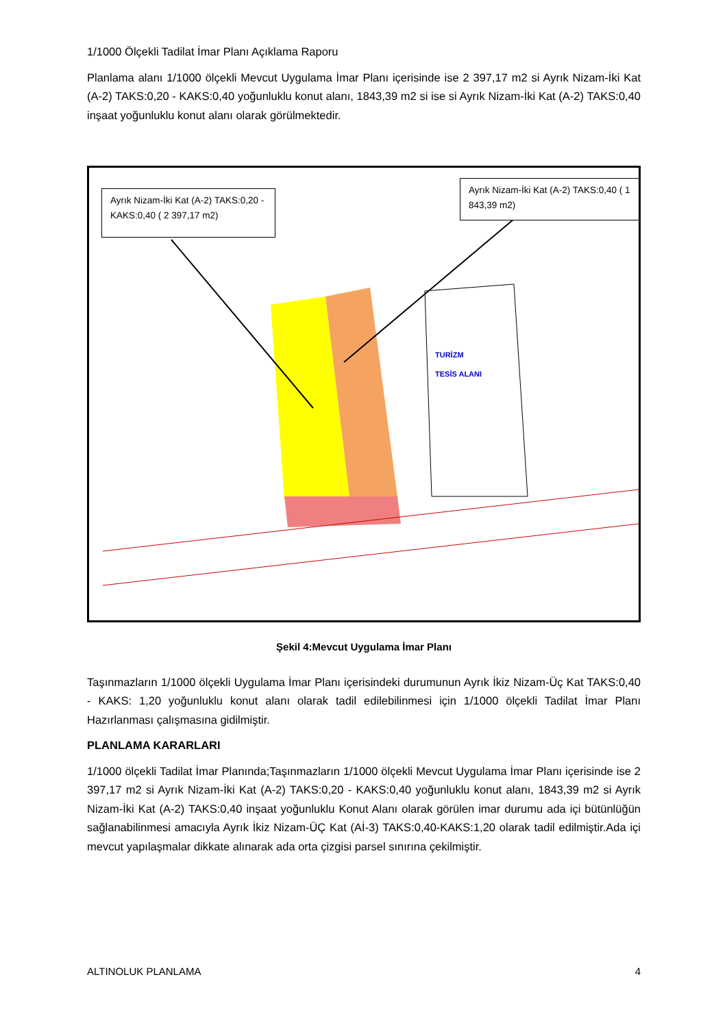1/1000 Ölçekli Tadilat İmar Planı Açıklama Raporu
Planlama alanı 1/1000 ölçekli Mevcut Uygulama İmar Planı içerisinde ise 2 397,17 m2 si Ayrık Nizam-İki Kat (A-2) TAKS:0,20 - KAKS:0,40 yoğunluklu konut alanı, 1843,39 m2 si ise si Ayrık Nizam-İki Kat (A-2) TAKS:0,40 inşaat yoğunluklu konut alanı olarak görülmektedir.
Ayrık Nizam-İki Kat (A-2) TAKS:0,20 - KAKS:0,40 ( 2 397,17 m2)
Ayrık Nizam-İki Kat (A-2) TAKS:0,40 ( 1 843,39 m2)
TURİZM
TESİS ALANI
Şekil 4:Mevcut Uygulama İmar Planı
Taşınmazların 1/1000 ölçekli Uygulama İmar Planı içerisindeki durumunun Ayrık İkiz Nizam-Üç Kat TAKS:0,40 - KAKS: 1,20 yoğunluklu konut alanı olarak tadil edilebilinmesi için 1/1000 ölçekli Tadilat İmar Planı Hazırlanması çalışmasına gidilmiştir.
PLANLAMA KARARLARI
1/1000 ölçekli Tadilat İmar Planında;Taşınmazların 1/1000 ölçekli Mevcut Uygulama İmar Planı içerisinde ise 2 397,17 m2 si Ayrık Nizam-İki Kat (A-2) TAKS:0,20 - KAKS:0,40 yoğunluklu konut alanı, 1843,39 m2 si Ayrık Nizam-İki Kat (A-2) TAKS:0,40 inşaat yoğunluklu Konut Alanı olarak görülen imar durumu ada içi bütünlüğün sağlanabilinmesi amacıyla Ayrık İkiz Nizam-ÜÇ Kat (Aİ-3) TAKS:0,40-KAKS:1,20 olarak tadil edilmiştir.Ada içi mevcut yapılaşmalar dikkate alınarak ada orta çizgisi parsel sınırına çekilmiştir.
ALTINOLUK PLANLAMA 4